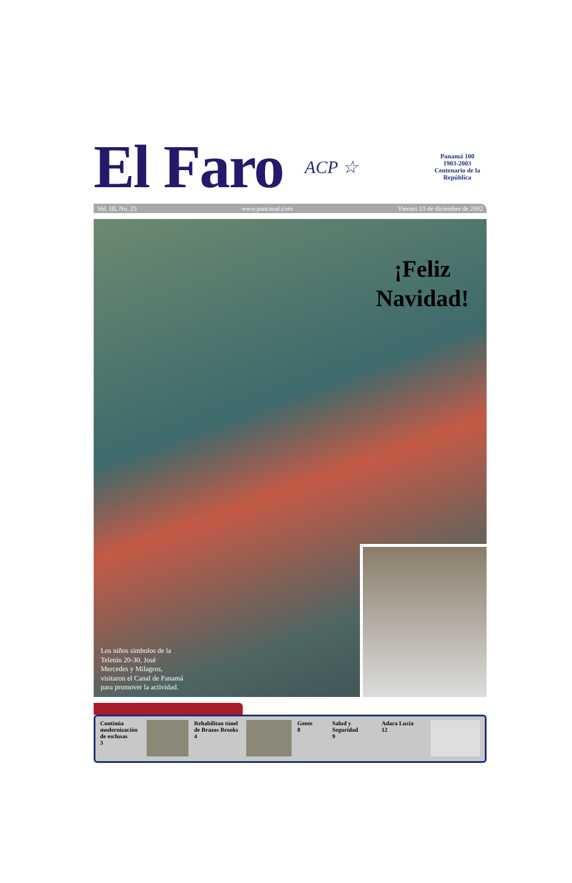El Faro
ACP ☆
Panamá 100
1903-2003
Centenario de la República
Vol. III, No. 25 www.pancanal.com Viernes 13 de diciembre de 2002
¡Feliz
Navidad!
Los niños símbolos de la Teletón 20-30, José Mercedes y Milagros, visitaron el Canal de Panamá para promover la actividad.
Continúa modernización de esclusas
3
Rehabilitan túnel de Brazos Brooks
4
Gente
8
Salud y Seguridad
9
Adara Lucía
12